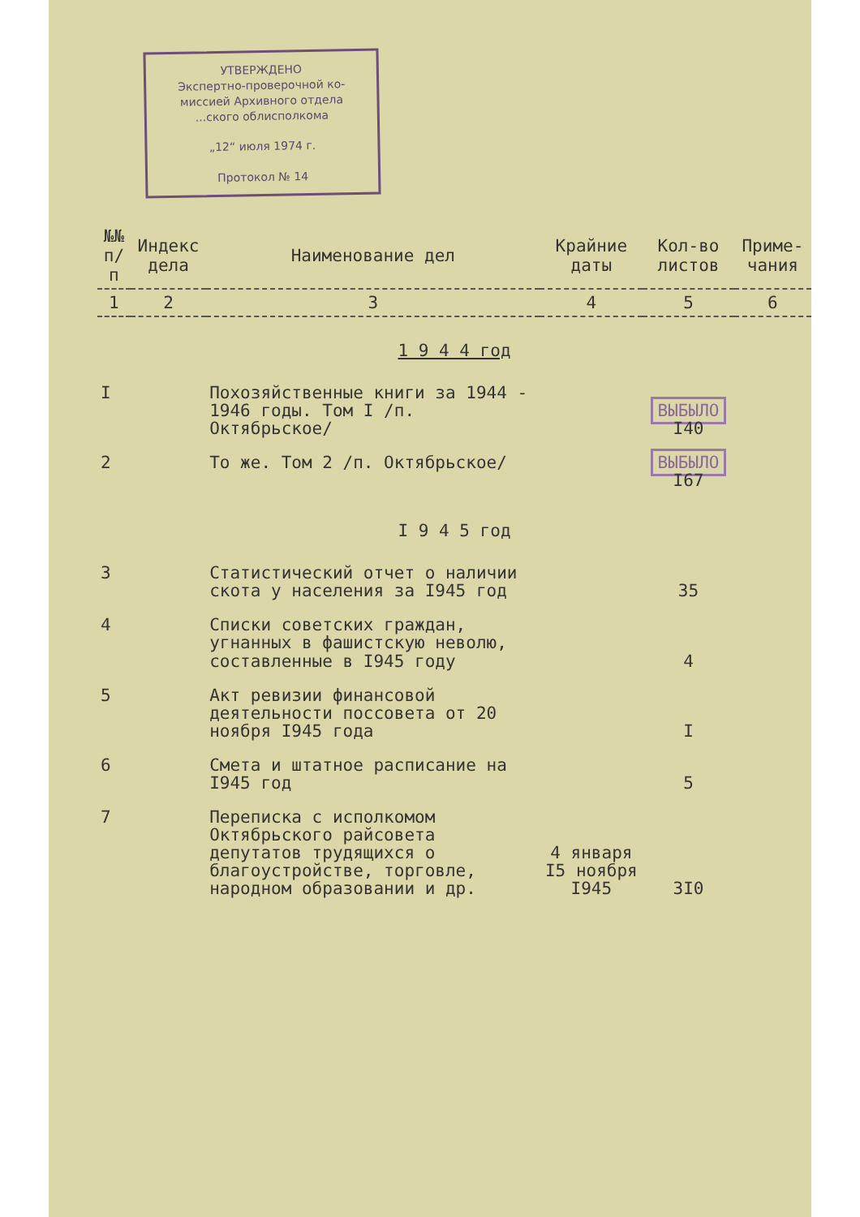УТВЕРЖДЕНО
Экспертно-проверочной ко-
миссией Архивного отдела
...ского облисполкома
„12“ июля 1974 г.
Протокол № 14
| №№ п/п | Индекс дела | Наименование дел | Крайние даты | Кол-во листов | Приме- чания |
| --- | --- | --- | --- | --- | --- |
| 1 | 2 | 3 | 4 | 5 | 6 |
| 1 9 4 4 год | | | | | |
| I | | Похозяйственные книги за 1944 - 1946 годы. Том I /п. Октябрьское/ | | ВЫБЫЛО I40 | |
| 2 | | То же. Том 2 /п. Октябрьское/ | | ВЫБЫЛО I67 | |
| I 9 4 5 год | | | | | |
| 3 | | Статистический отчет о наличии скота у населения за I945 год | | 35 | |
| 4 | | Списки советских граждан, угнанных в фашистскую неволю, составленные в I945 году | | 4 | |
| 5 | | Акт ревизии финансовой деятельности поссовета от 20 ноября I945 года | | I | |
| 6 | | Смета и штатное расписание на I945 год | | 5 | |
| 7 | | Переписка с исполкомом Октябрьского райсовета депутатов трудящихся о благоустройстве, торговле, народном образовании и др. | 4 января I5 ноября I945 | 3I0 | |